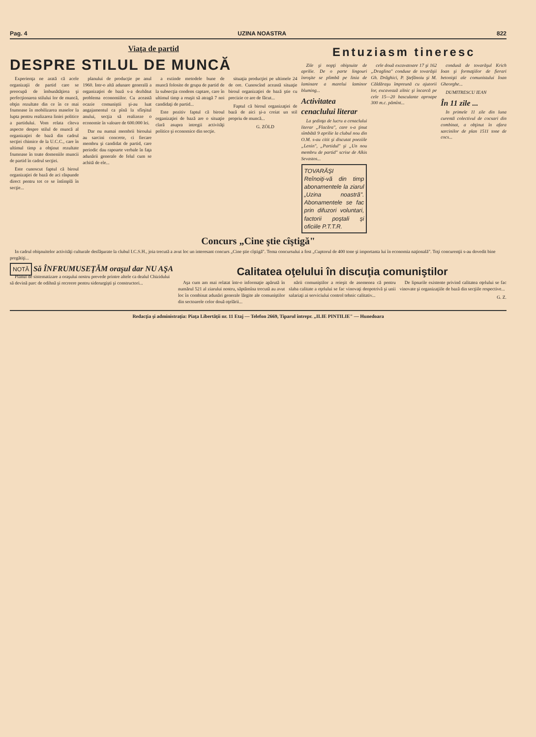Pag. 4 UZINA NOASTRA 822
Viaţa de partid
DESPRE STILUL DE MUNCĂ
Experienţa ne arată că acele organizaţii de partid care se preocupă de îmbunătăţirea şi perfecţionarea stilului lor de muncă, obţin rezultate din ce în ce mai frumoase în mobilizarea maselor la lupta pentru realizarea liniei politice a partidului. Vom relata cîteva aspecte despre stilul de muncă al organizaţiei de bază din cadrul secţiei chimice de la U.C.C., care în ultimul timp a obţinut rezultate frumoase în toate domeniile muncii de partid în cadrul secţiei.
Este cunoscut faptul că biroul organizaţiei de bază de aci răspunde direct pentru tot ce se întîmplă în secţie...
planului de producţie pe anul 1960. Intr-o altă adunare generală a organizaţiei de bază s-a dezbătut problema economiilor. Cu această ocazie comuniştii şi-au luat angajamentul ca pînă la sfîrşitul anului, secţia să realizeze o economie în valoare de 600.000 lei.
Dar nu numai membrii biroului au sarcini concrete, ci fiecare membru şi candidat de partid, care periodic dau rapoarte verbale în faţa adunării generale de felul cum se achită de ele...
a extinde metodele bune de muncă folosite de grupa de partid de la subsecţia condens captare, care în ultimul timp a reuşit să atragă 7 noi candidaţi de partid...
Este pozitiv faptul că biroul organizaţiei de bază are o situaţie clară asupra intregii activităţi politice şi economice din secţie.
situaţia producţiei pe ultimele 24 de ore. Cunoscînd această situaţie biroul organizaţiei de bază ştie cu precizie ce are de făcut...
Faptul că biroul organizaţiei de bază de aici şi-a creiat un stil propriu de muncă...
G. ZÖLD
Entuziasm tineresc
Zile şi nopţi obişnuite de aprilie. De o parte lingouri înroşite se plimbă pe linia de laminare a marelui laminor bluming...
Activitatea cenaclului literar
La şedinţa de lucru a cenaclului literar „Flacăra", care s-a ţinut sîmbătă 9 aprilie la clubul nou din O.M. s-au citit şi discutat poeziile „Lenin", „Partidul" şi „Un nou membru de partid" scrise de Alkis Sevastos...
TOVARĂŞI
Reînoiţi-vă din timp abonamentele la ziarul „Uzina noastră". Abonamentele se fac prin difuzori voluntari, factorii poştali şi oficiile P.T.T.R.
cele două excavatoare 17 şi 162 „Draglina" conduse de tovarăşii Gh. Drăghici, P. Ştefănoiu şi M. Căldăraşu împreună cu ajutorii lor, excavează zilnic şi încarcă pe cele 15—20 basculante aproape 300 m.c. pămînt...
condusă de tovarăşul Krich Ioan şi formaţiilor de fierari betonişti ale comunistului Ioan Gheorghe...
DUMITRESCU IEAN
În 11 zile ...
In primele 11 zile din luna curentă colectivul de cocsari din combinat, a obţinut în afara sarcinilor de plan 1511 tone de cocs...
Concurs „Cine ştie cîştigă"
In cadrul obişnuitelor activităţi culturale desfăşurate la clubul I.C.S.H., joia trecută a avut loc un interesant concurs „Cine ştie cîştigă". Tema concursului a fost „Cuptorul de 400 tone şi importanta lui în economia naţională". Toţi concurenţii s-au dovedit bine pregătiţi...
NOTĂ
Să ÎNFRUMUSEŢĂM oraşul dar NU AŞA
Planul de sistematizare a oraşului nostru prevede printre altele ca dealul Chizidului să devină parc de odihnă şi recreere pentru siderurgişti şi constructori...
Calitatea oţelului în discuţia comuniştilor
Aşa cum am mai relatat într-o informaţie apărută în numărul 521 al ziarului nostru, săptămîna trecută au avut loc în combinat adunări generale lărgite ale comuniştilor din sectoarele celor două oţelării...
nării comuniştilor a reieşit de asemenea că pentru slaba calitate a oţelului se fac vinovaţi deopotrivă şi unii salariaţi ai serviciului control tehnic calitativ...
De lipsurile existente privind calitatea oţelului se fac vinovate şi organizaţiile de bază din secţiile respective...
G. Z.
Redacţia şi administraţia: Piaţa Libertăţii nr. 11 Etaj — Telefon 2669, Tiparul întrepr. „ILIE PINTILIE" — Hunedoara